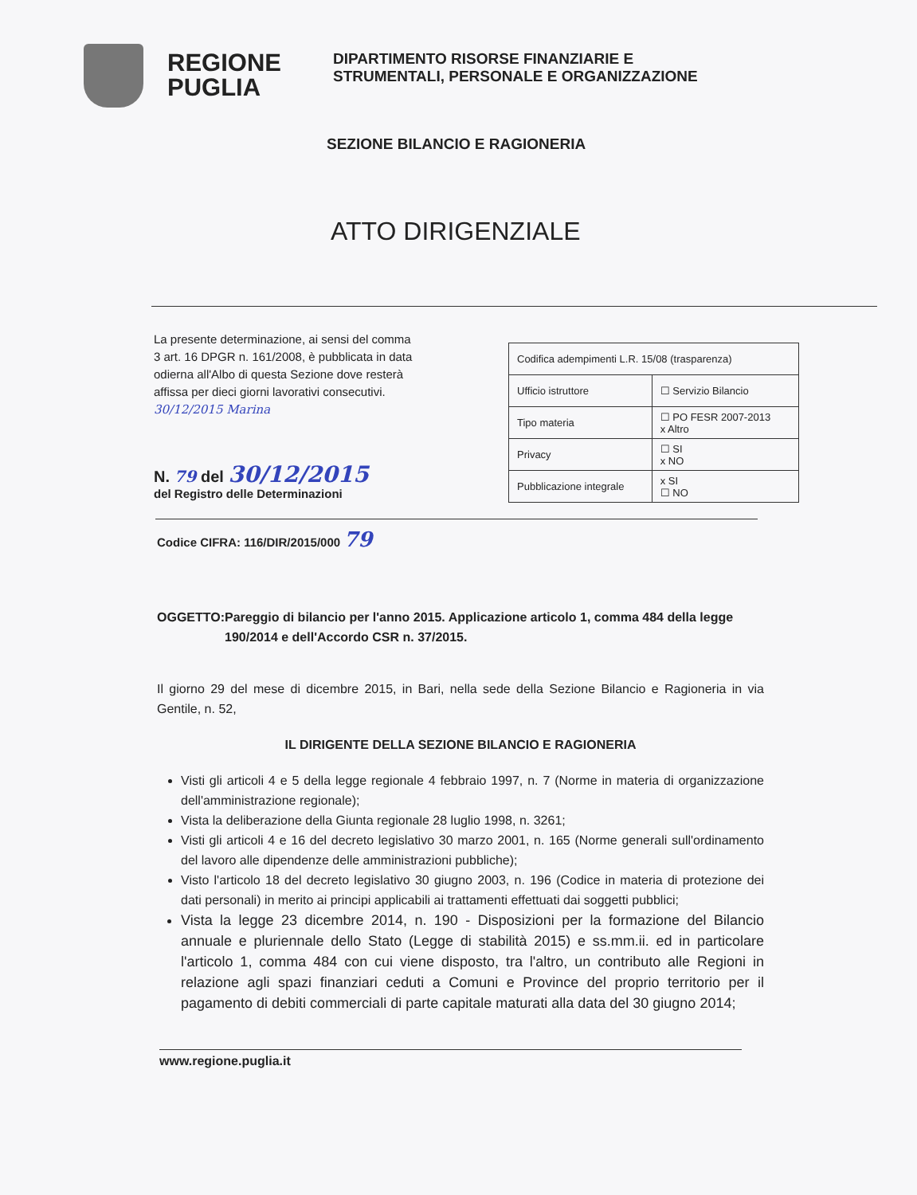REGIONE
PUGLIA
DIPARTIMENTO RISORSE FINANZIARIE E
STRUMENTALI, PERSONALE E ORGANIZZAZIONE
SEZIONE BILANCIO E RAGIONERIA
ATTO DIRIGENZIALE
La presente determinazione, ai sensi del comma 3 art. 16 DPGR n. 161/2008, è pubblicata in data odierna all'Albo di questa Sezione dove resterà affissa per dieci giorni lavorativi consecutivi.
30/12/2015 Marina
N. 79 del 30/12/2015
del Registro delle Determinazioni
| Codifica adempimenti L.R. 15/08 (trasparenza) | |
| Ufficio istruttore | ☐ Servizio Bilancio |
| Tipo materia | ☐ PO FESR 2007-2013 x Altro |
| Privacy | ☐ SI x NO |
| Pubblicazione integrale | x SI ☐ NO |
Codice CIFRA: 116/DIR/2015/000 79
OGGETTO: Pareggio di bilancio per l'anno 2015. Applicazione articolo 1, comma 484 della legge 190/2014 e dell'Accordo CSR n. 37/2015.
Il giorno 29 del mese di dicembre 2015, in Bari, nella sede della Sezione Bilancio e Ragioneria in via Gentile, n. 52,
IL DIRIGENTE DELLA SEZIONE BILANCIO E RAGIONERIA
Visti gli articoli 4 e 5 della legge regionale 4 febbraio 1997, n. 7 (Norme in materia di organizzazione dell'amministrazione regionale);
Vista la deliberazione della Giunta regionale 28 luglio 1998, n. 3261;
Visti gli articoli 4 e 16 del decreto legislativo 30 marzo 2001, n. 165 (Norme generali sull'ordinamento del lavoro alle dipendenze delle amministrazioni pubbliche);
Visto l'articolo 18 del decreto legislativo 30 giugno 2003, n. 196 (Codice in materia di protezione dei dati personali) in merito ai principi applicabili ai trattamenti effettuati dai soggetti pubblici;
Vista la legge 23 dicembre 2014, n. 190 - Disposizioni per la formazione del Bilancio annuale e pluriennale dello Stato (Legge di stabilità 2015) e ss.mm.ii. ed in particolare l'articolo 1, comma 484 con cui viene disposto, tra l'altro, un contributo alle Regioni in relazione agli spazi finanziari ceduti a Comuni e Province del proprio territorio per il pagamento di debiti commerciali di parte capitale maturati alla data del 30 giugno 2014;
www.regione.puglia.it